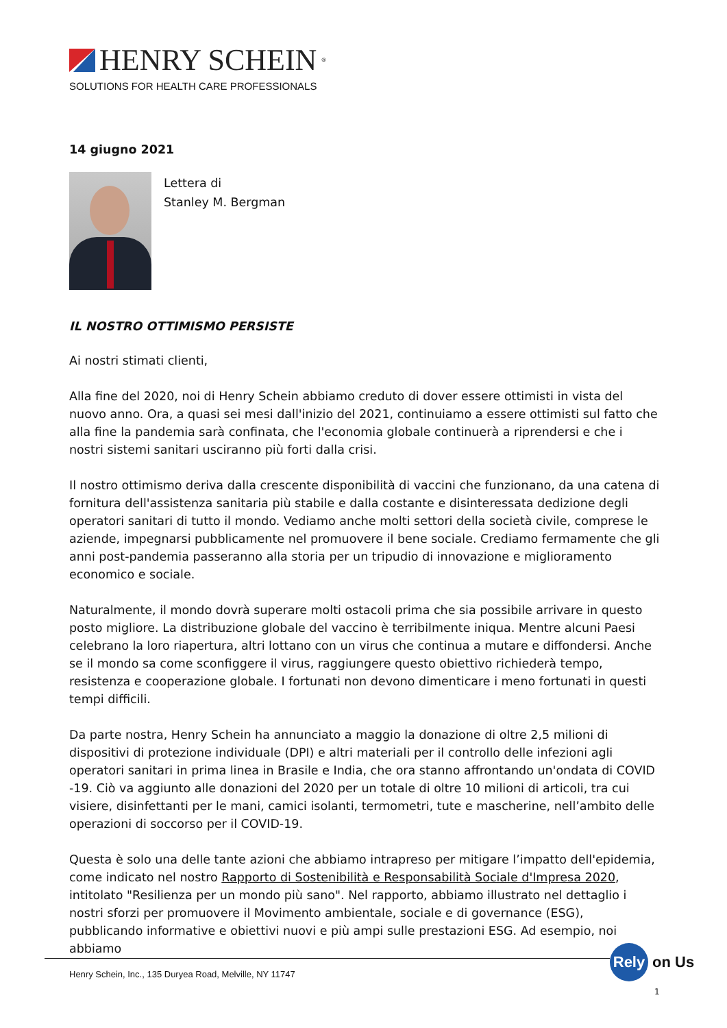HENRY SCHEIN<sup>®</sup>
SOLUTIONS FOR HEALTH CARE PROFESSIONALS
14 giugno 2021
Lettera di
Stanley M. Bergman
IL NOSTRO OTTIMISMO PERSISTE
Ai nostri stimati clienti,
Alla fine del 2020, noi di Henry Schein abbiamo creduto di dover essere ottimisti in vista del nuovo anno. Ora, a quasi sei mesi dall'inizio del 2021, continuiamo a essere ottimisti sul fatto che alla fine la pandemia sarà confinata, che l'economia globale continuerà a riprendersi e che i nostri sistemi sanitari usciranno più forti dalla crisi.
Il nostro ottimismo deriva dalla crescente disponibilità di vaccini che funzionano, da una catena di fornitura dell'assistenza sanitaria più stabile e dalla costante e disinteressata dedizione degli operatori sanitari di tutto il mondo. Vediamo anche molti settori della società civile, comprese le aziende, impegnarsi pubblicamente nel promuovere il bene sociale. Crediamo fermamente che gli anni post-pandemia passeranno alla storia per un tripudio di innovazione e miglioramento economico e sociale.
Naturalmente, il mondo dovrà superare molti ostacoli prima che sia possibile arrivare in questo posto migliore. La distribuzione globale del vaccino è terribilmente iniqua. Mentre alcuni Paesi celebrano la loro riapertura, altri lottano con un virus che continua a mutare e diffondersi. Anche se il mondo sa come sconfiggere il virus, raggiungere questo obiettivo richiederà tempo, resistenza e cooperazione globale. I fortunati non devono dimenticare i meno fortunati in questi tempi difficili.
Da parte nostra, Henry Schein ha annunciato a maggio la donazione di oltre 2,5 milioni di dispositivi di protezione individuale (DPI) e altri materiali per il controllo delle infezioni agli operatori sanitari in prima linea in Brasile e India, che ora stanno affrontando un'ondata di COVID -19. Ciò va aggiunto alle donazioni del 2020 per un totale di oltre 10 milioni di articoli, tra cui visiere, disinfettanti per le mani, camici isolanti, termometri, tute e mascherine, nell’ambito delle operazioni di soccorso per il COVID-19.
Questa è solo una delle tante azioni che abbiamo intrapreso per mitigare l’impatto dell'epidemia, come indicato nel nostro Rapporto di Sostenibilità e Responsabilità Sociale d'Impresa 2020, intitolato "Resilienza per un mondo più sano". Nel rapporto, abbiamo illustrato nel dettaglio i nostri sforzi per promuovere il Movimento ambientale, sociale e di governance (ESG), pubblicando informative e obiettivi nuovi e più ampi sulle prestazioni ESG. Ad esempio, noi abbiamo
Henry Schein, Inc., 135 Duryea Road, Melville, NY 11747
Rely on Us
1